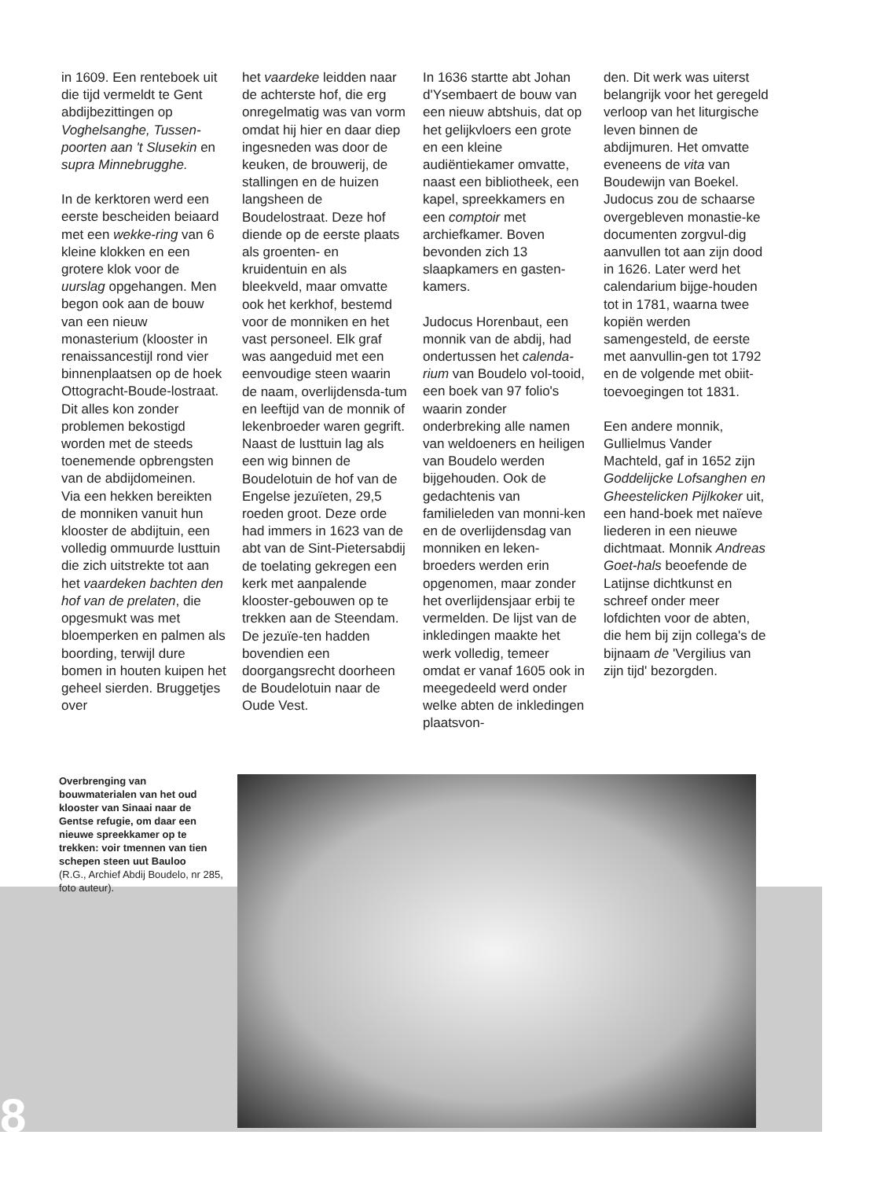in 1609. Een renteboek uit die tijd vermeldt te Gent abdijbezittingen op Voghelsanghe, Tussen-poorten aan 't Slusekin en supra Minnebrugghe.
In de kerktoren werd een eerste bescheiden beiaard met een wekke-ring van 6 kleine klokken en een grotere klok voor de uurslag opgehangen. Men begon ook aan de bouw van een nieuw monasterium (klooster in renaissancestijl rond vier binnenplaatsen op de hoek Ottogracht-Boude-lostraat. Dit alles kon zonder problemen bekostigd worden met de steeds toenemende opbrengsten van de abdijdomeinen.
Via een hekken bereikten de monniken vanuit hun klooster de abdijtuin, een volledig ommuurde lusttuin die zich uitstrekte tot aan het vaardeken bachten den hof van de prelaten, die opgesmukt was met bloemperken en palmen als boording, terwijl dure bomen in houten kuipen het geheel sierden. Bruggetjes over
het vaardeke leidden naar de achterste hof, die erg onregelmatig was van vorm omdat hij hier en daar diep ingesneden was door de keuken, de brouwerij, de stallingen en de huizen langsheen de Boudelostraat. Deze hof diende op de eerste plaats als groenten- en kruidentuin en als bleekveld, maar omvatte ook het kerkhof, bestemd voor de monniken en het vast personeel. Elk graf was aangeduid met een eenvoudige steen waarin de naam, overlijdensda-tum en leeftijd van de monnik of lekenbroeder waren gegrift.
Naast de lusttuin lag als een wig binnen de Boudelotuin de hof van de Engelse jezuïeten, 29,5 roeden groot. Deze orde had immers in 1623 van de abt van de Sint-Pietersabdij de toelating gekregen een kerk met aanpalende klooster-gebouwen op te trekken aan de Steendam. De jezuïe-ten hadden bovendien een doorgangsrecht doorheen de Boudelotuin naar de Oude Vest.
In 1636 startte abt Johan d'Ysembaert de bouw van een nieuw abtshuis, dat op het gelijkvloers een grote en een kleine audiëntiekamer omvatte, naast een bibliotheek, een kapel, spreekkamers en een comptoir met archiefkamer. Boven bevonden zich 13 slaapkamers en gasten-kamers.
Judocus Horenbaut, een monnik van de abdij, had ondertussen het calenda-rium van Boudelo vol-tooid, een boek van 97 folio's waarin zonder onderbreking alle namen van weldoeners en heiligen van Boudelo werden bijgehouden. Ook de gedachtenis van familieleden van monni-ken en de overlijdensdag van monniken en leken-broeders werden erin opgenomen, maar zonder het overlijdensjaar erbij te vermelden. De lijst van de inkledingen maakte het werk volledig, temeer omdat er vanaf 1605 ook in meegedeeld werd onder welke abten de inkledingen plaatsvon-
den. Dit werk was uiterst belangrijk voor het geregeld verloop van het liturgische leven binnen de abdijmuren. Het omvatte eveneens de vita van Boudewijn van Boekel.
Judocus zou de schaarse overgebleven monastie-ke documenten zorgvul-dig aanvullen tot aan zijn dood in 1626. Later werd het calendarium bijge-houden tot in 1781, waarna twee kopiën werden samengesteld, de eerste met aanvullin-gen tot 1792 en de volgende met obiit-toevoegingen tot 1831.
Een andere monnik, Gullielmus Vander Machteld, gaf in 1652 zijn Goddelijcke Lofsanghen en Gheestelicken Pijlkoker uit, een hand-boek met naïeve liederen in een nieuwe dichtmaat. Monnik Andreas Goet-hals beoefende de Latijnse dichtkunst en schreef onder meer lofdichten voor de abten, die hem bij zijn collega's de bijnaam de 'Vergilius van zijn tijd' bezorgden.
Overbrenging van bouwmaterialen van het oud klooster van Sinaai naar de Gentse refugie, om daar een nieuwe spreekkamer op te trekken: voir tmennen van tien schepen steen uut Bauloo
(R.G., Archief Abdij Boudelo, nr 285, foto auteur).
8